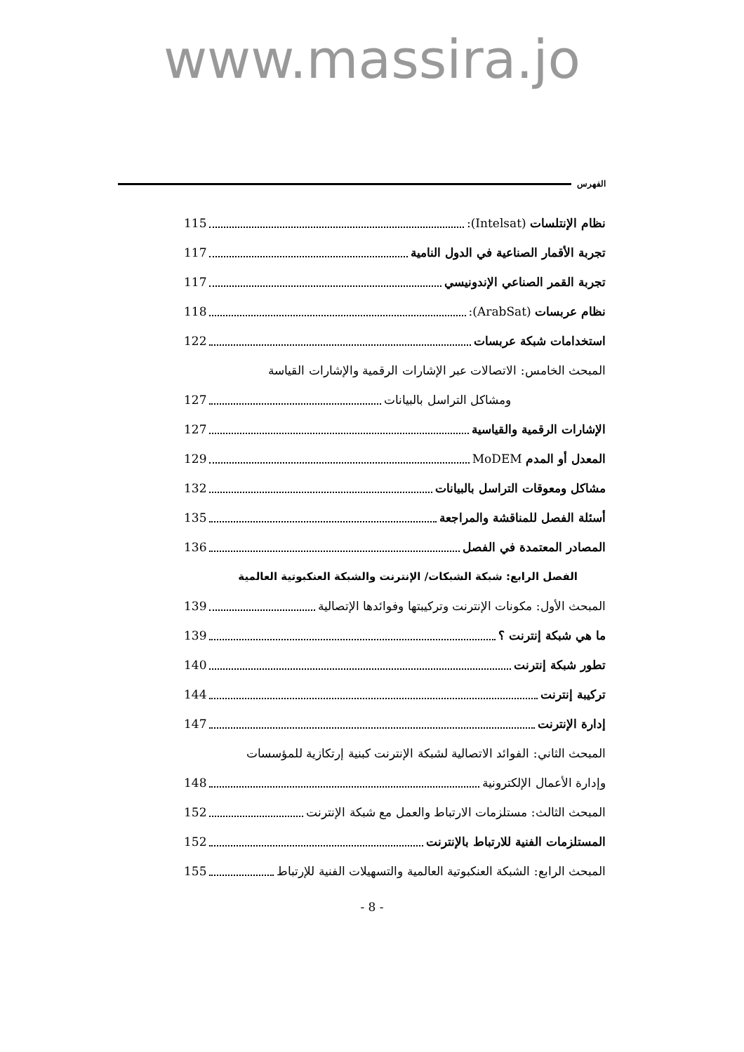www.massira.jo
الفهرس
نظام الإنتلسات (Intelsat): 115
تجربة الأقمار الصناعية في الدول النامية 117
تجربة القمر الصناعي الإندونيسي 117
نظام عربسات (ArabSat): 118
استخدامات شبكة عربسات 122
المبحث الخامس: الاتصالات عبر الإشارات الرقمية والإشارات القياسة
ومشاكل التراسل بالبيانات 127
الإشارات الرقمية والقياسية 127
المعدل أو المدم MoDEM 129
مشاكل ومعوقات التراسل بالبيانات 132
أسئلة الفصل للمناقشة والمراجعة 135
المصادر المعتمدة في الفصل 136
الفصل الرابع: شبكة الشبكات/ الإنترنت والشبكة العنكبوتية العالمية
المبحث الأول: مكونات الإنترنت وتركيبتها وفوائدها الإتصالية 139
ما هي شبكة إنترنت ؟ 139
تطور شبكة إنترنت 140
تركيبة إنترنت 144
إدارة الإنترنت 147
المبحث الثاني: الفوائد الاتصالية لشبكة الإنترنت كبنية إرتكازية للمؤسسات
وإدارة الأعمال الإلكترونية 148
المبحث الثالث: مستلزمات الارتباط والعمل مع شبكة الإنترنت 152
المستلزمات الفنية للارتباط بالإنترنت 152
المبحث الرابع: الشبكة العنكبوتية العالمية والتسهيلات الفنية للإرتباط 155
- 8 -